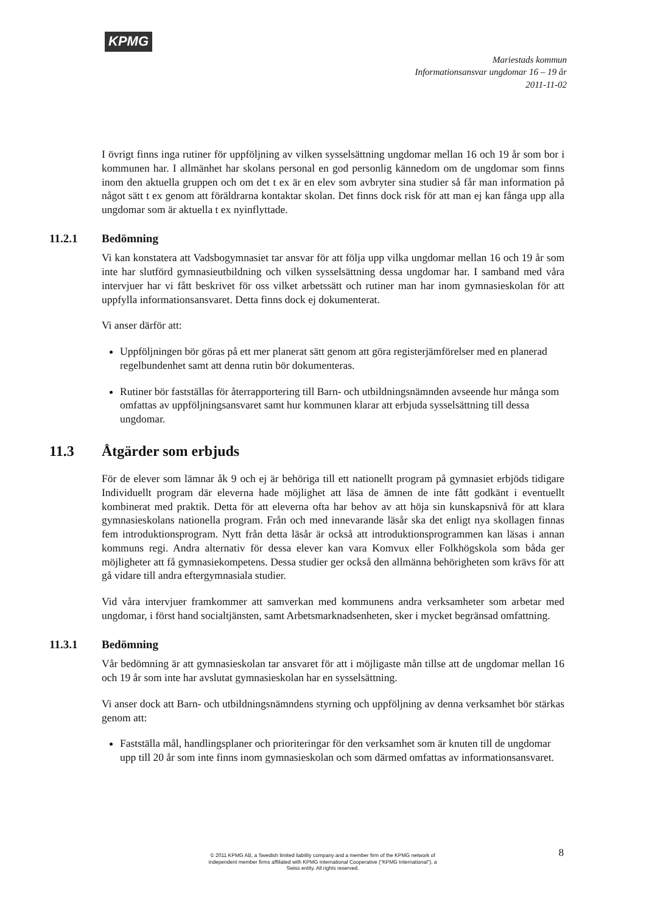KPMG
Mariestads kommun
Informationsansvar ungdomar 16 – 19 år
2011-11-02
I övrigt finns inga rutiner för uppföljning av vilken sysselsättning ungdomar mellan 16 och 19 år som bor i kommunen har. I allmänhet har skolans personal en god personlig kännedom om de ungdomar som finns inom den aktuella gruppen och om det t ex är en elev som avbryter sina studier så får man information på något sätt t ex genom att föräldrarna kontaktar skolan. Det finns dock risk för att man ej kan fånga upp alla ungdomar som är aktuella t ex nyinflyttade.
11.2.1 Bedömning
Vi kan konstatera att Vadsbogymnasiet tar ansvar för att följa upp vilka ungdomar mellan 16 och 19 år som inte har slutförd gymnasieutbildning och vilken sysselsättning dessa ungdomar har. I samband med våra intervjuer har vi fått beskrivet för oss vilket arbetssätt och rutiner man har inom gymnasieskolan för att uppfylla informationsansvaret. Detta finns dock ej dokumenterat.
Vi anser därför att:
Uppföljningen bör göras på ett mer planerat sätt genom att göra registerjämförelser med en planerad regelbundenhet samt att denna rutin bör dokumenteras.
Rutiner bör fastställas för återrapportering till Barn- och utbildningsnämnden avseende hur många som omfattas av uppföljningsansvaret samt hur kommunen klarar att erbjuda sysselsättning till dessa ungdomar.
11.3 Åtgärder som erbjuds
För de elever som lämnar åk 9 och ej är behöriga till ett nationellt program på gymnasiet erbjöds tidigare Individuellt program där eleverna hade möjlighet att läsa de ämnen de inte fått godkänt i eventuellt kombinerat med praktik. Detta för att eleverna ofta har behov av att höja sin kunskapsnivå för att klara gymnasieskolans nationella program. Från och med innevarande läsår ska det enligt nya skollagen finnas fem introduktionsprogram. Nytt från detta läsår är också att introduktionsprogrammen kan läsas i annan kommuns regi. Andra alternativ för dessa elever kan vara Komvux eller Folkhögskola som båda ger möjligheter att få gymnasiekompetens. Dessa studier ger också den allmänna behörigheten som krävs för att gå vidare till andra eftergymnasiala studier.
Vid våra intervjuer framkommer att samverkan med kommunens andra verksamheter som arbetar med ungdomar, i först hand socialtjänsten, samt Arbetsmarknadsenheten, sker i mycket begränsad omfattning.
11.3.1 Bedömning
Vår bedömning är att gymnasieskolan tar ansvaret för att i möjligaste mån tillse att de ungdomar mellan 16 och 19 år som inte har avslutat gymnasieskolan har en sysselsättning.
Vi anser dock att Barn- och utbildningsnämndens styrning och uppföljning av denna verksamhet bör stärkas genom att:
Fastställa mål, handlingsplaner och prioriteringar för den verksamhet som är knuten till de ungdomar upp till 20 år som inte finns inom gymnasieskolan och som därmed omfattas av informationsansvaret.
8
© 2011 KPMG AB, a Swedish limited liability company and a member firm of the KPMG network of independent member firms affiliated with KPMG International Cooperative ("KPMG International"), a Swiss entity. All rights reserved.